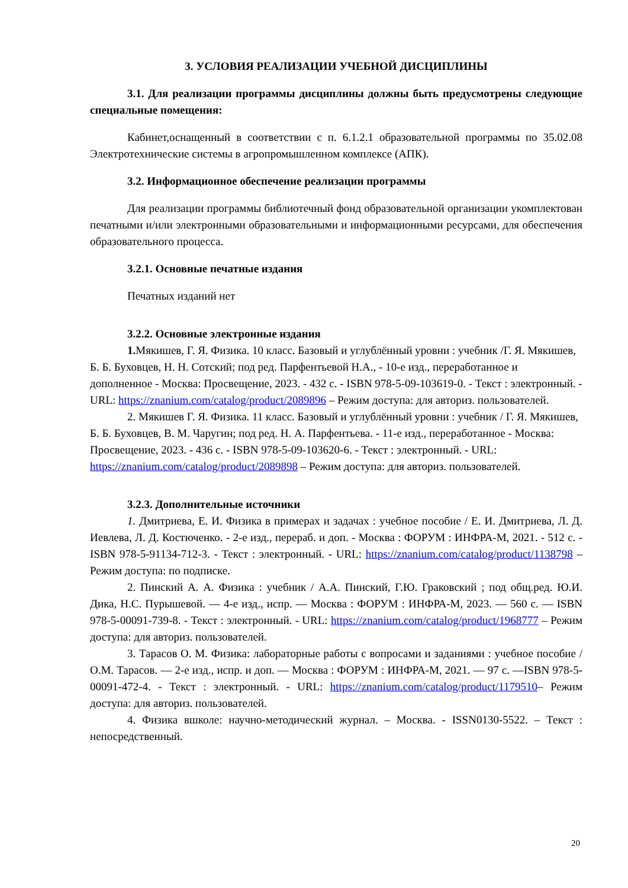3. УСЛОВИЯ РЕАЛИЗАЦИИ УЧЕБНОЙ ДИСЦИПЛИНЫ
3.1. Для реализации программы дисциплины должны быть предусмотрены следующие специальные помещения:
Кабинет,оснащенный в соответствии с п. 6.1.2.1 образовательной программы по 35.02.08 Электротехнические системы в агропромышленном комплексе (АПК).
3.2. Информационное обеспечение реализации программы
Для реализации программы библиотечный фонд образовательной организации укомплектован печатными и/или электронными образовательными и информационными ресурсами, для обеспечения образовательного процесса.
3.2.1. Основные печатные издания
Печатных изданий нет
3.2.2. Основные электронные издания
1. Мякишев, Г. Я. Физика. 10 класс. Базовый и углублённый уровни : учебник /Г. Я. Мякишев, Б. Б. Буховцев, Н. Н. Сотский; под ред. Парфентьевой Н.А., - 10-е изд., переработанное и дополненное - Москва: Просвещение, 2023. - 432 с. - ISBN 978-5-09-103619-0. - Текст : электронный. - URL: https://znanium.com/catalog/product/2089896 – Режим доступа: для авториз. пользователей.
2. Мякишев Г. Я. Физика. 11 класс. Базовый и углублённый уровни : учебник / Г. Я. Мякишев, Б. Б. Буховцев, В. М. Чаругин; под ред. Н. А. Парфентьева. - 11-е изд., переработанное - Москва: Просвещение, 2023. - 436 с. - ISBN 978-5-09-103620-6. - Текст : электронный. - URL: https://znanium.com/catalog/product/2089898 – Режим доступа: для авториз. пользователей.
3.2.3. Дополнительные источники
1. Дмитриева, Е. И. Физика в примерах и задачах : учебное пособие / Е. И. Дмитриева, Л. Д. Иевлева, Л. Д. Костюченко. - 2-е изд., перераб. и доп. - Москва : ФОРУМ : ИНФРА-М, 2021. - 512 с. - ISBN 978-5-91134-712-3. - Текст : электронный. - URL: https://znanium.com/catalog/product/1138798 – Режим доступа: по подписке.
2. Пинский А. А. Физика : учебник / А.А. Пинский, Г.Ю. Граковский ; под общ.ред. Ю.И. Дика, Н.С. Пурышевой. — 4-е изд., испр. — Москва : ФОРУМ : ИНФРА-М, 2023. — 560 с. — ISBN 978-5-00091-739-8. - Текст : электронный. - URL: https://znanium.com/catalog/product/1968777 – Режим доступа: для авториз. пользователей.
3. Тарасов О. М. Физика: лабораторные работы с вопросами и заданиями : учебное пособие / О.М. Тарасов. — 2-е изд., испр. и доп. — Москва : ФОРУМ : ИНФРА-М, 2021. — 97 с. —ISBN 978-5-00091-472-4. - Текст : электронный. - URL: https://znanium.com/catalog/product/1179510– Режим доступа: для авториз. пользователей.
4. Физика вшколе: научно-методический журнал. – Москва. - ISSN0130-5522. – Текст : непосредственный.
20